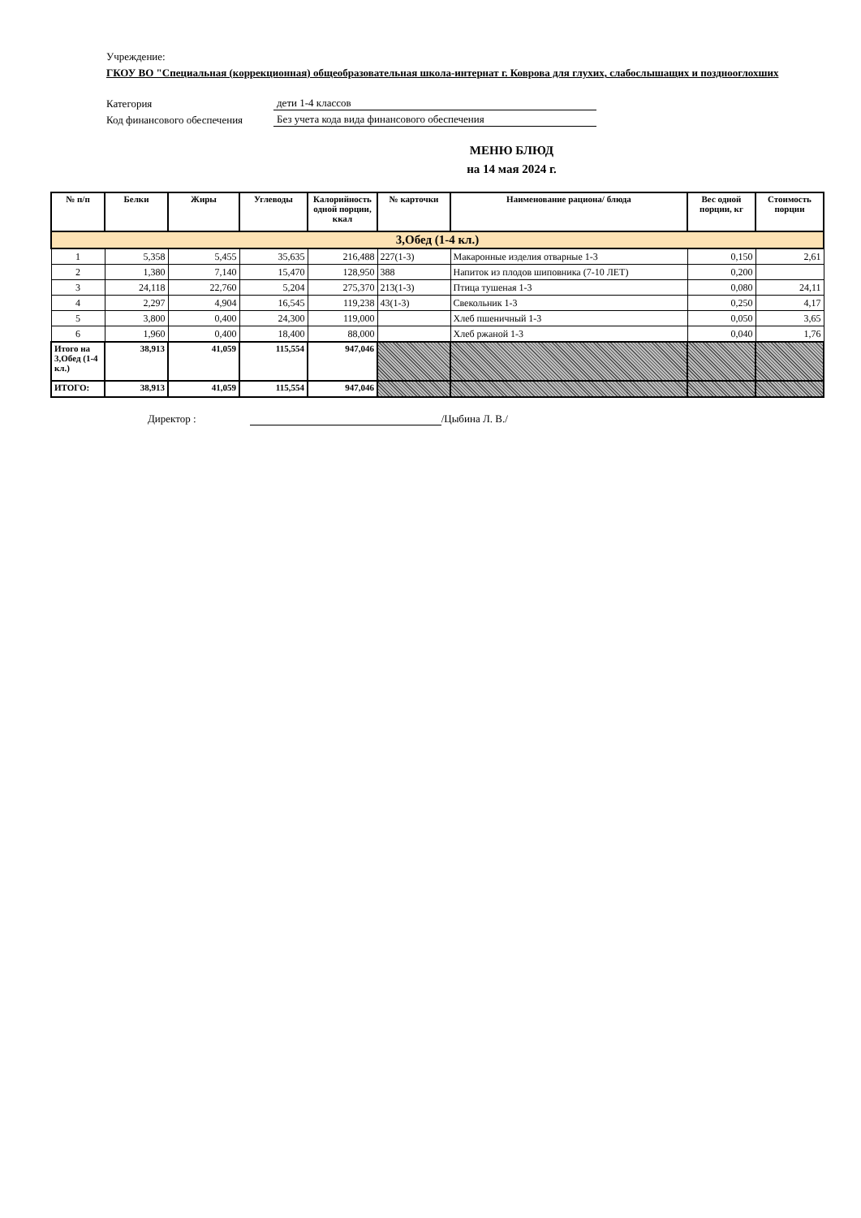Учреждение:
ГКОУ ВО "Специальная (коррекционная) общеобразовательная школа-интернат г. Коврова для глухих, слабослышащих и позднооглохших
Категория дети 1-4 классов
Код финансового обеспечения Без учета кода вида финансового обеспечения
МЕНЮ БЛЮД
на 14 мая 2024 г.
| № п/п | Белки | Жиры | Углеводы | Калорийность одной порции, ккал | № карточки | Наименование рациона/ блюда | Вес одной порции, кг | Стоимость порции |
| --- | --- | --- | --- | --- | --- | --- | --- | --- |
| 3,Обед (1-4 кл.) | | | | | | | | |
| 1 | 5,358 | 5,455 | 35,635 | 216,488 | 227(1-3) | Макаронные изделия отварные 1-3 | 0,150 | 2,61 |
| 2 | 1,380 | 7,140 | 15,470 | 128,950 | 388 | Напиток из плодов шиповника (7-10 ЛЕТ) | 0,200 | |
| 3 | 24,118 | 22,760 | 5,204 | 275,370 | 213(1-3) | Птица тушеная 1-3 | 0,080 | 24,11 |
| 4 | 2,297 | 4,904 | 16,545 | 119,238 | 43(1-3) | Свекольник 1-3 | 0,250 | 4,17 |
| 5 | 3,800 | 0,400 | 24,300 | 119,000 | | Хлеб пшеничный 1-3 | 0,050 | 3,65 |
| 6 | 1,960 | 0,400 | 18,400 | 88,000 | | Хлеб ржаной 1-3 | 0,040 | 1,76 |
| Итого на 3,Обед (1-4 кл.) | 38,913 | 41,059 | 115,554 | 947,046 | | | | |
| ИТОГО: | 38,913 | 41,059 | 115,554 | 947,046 | | | | |
Директор : /Цыбина Л. В./